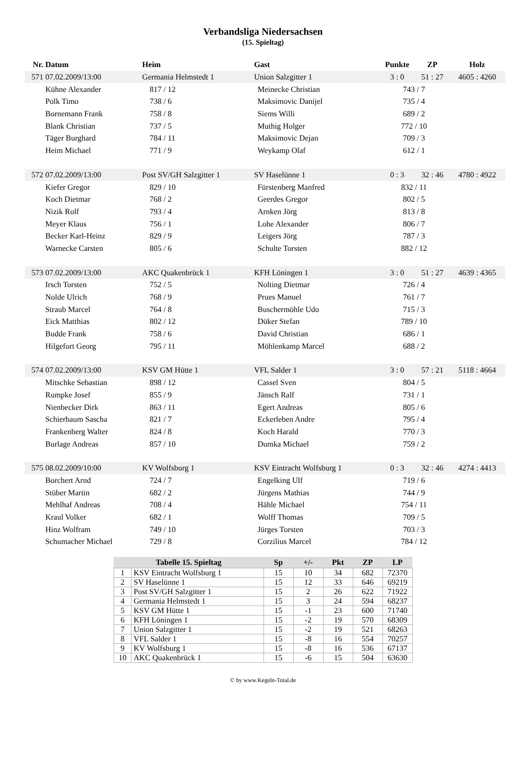Verbandsliga Niedersachsen
(15. Spieltag)
| Nr. | Datum | Heim | | Gast | | Punkte | ZP | Holz |
| --- | --- | --- | --- | --- | --- | --- | --- | --- |
| 571 | 07.02.2009/13:00 | Germania Helmstedt 1 | | Union Salzgitter 1 | | 3 : 0 | 51 : 27 | 4605 : 4260 |
| | Kühne Alexander | | 817 / 12 | | Meinecke Christian | 743 / 7 | | |
| | Polk Timo | | 738 / 6 | | Maksimovic Danijel | 735 / 4 | | |
| | Bornemann Frank | | 758 / 8 | | Siems Willi | 689 / 2 | | |
| | Blank Christian | | 737 / 5 | | Muthig Holger | 772 / 10 | | |
| | Täger Burghard | | 784 / 11 | | Maksimovic Dejan | 709 / 3 | | |
| | Heim Michael | | 771 / 9 | | Weykamp Olaf | 612 / 1 | | |
| 572 | 07.02.2009/13:00 | Post SV/GH Salzgitter 1 | | SV Haselünne 1 | | 0 : 3 | 32 : 46 | 4780 : 4922 |
| | Kiefer Gregor | | 829 / 10 | | Fürstenberg Manfred | 832 / 11 | | |
| | Koch Dietmar | | 768 / 2 | | Geerdes Gregor | 802 / 5 | | |
| | Nizik Rolf | | 793 / 4 | | Arnken Jörg | 813 / 8 | | |
| | Meyer Klaus | | 756 / 1 | | Lohe Alexander | 806 / 7 | | |
| | Becker Karl-Heinz | | 829 / 9 | | Leigers Jörg | 787 / 3 | | |
| | Warnecke Carsten | | 805 / 6 | | Schulte Torsten | 882 / 12 | | |
| 573 | 07.02.2009/13:00 | AKC Quakenbrück 1 | | KFH Löningen 1 | | 3 : 0 | 51 : 27 | 4639 : 4365 |
| | Irsch Torsten | | 752 / 5 | | Nolting Dietmar | 726 / 4 | | |
| | Nolde Ulrich | | 768 / 9 | | Prues Manuel | 761 / 7 | | |
| | Straub Marcel | | 764 / 8 | | Buschermöhle Udo | 715 / 3 | | |
| | Eick Matthias | | 802 / 12 | | Düker Stefan | 789 / 10 | | |
| | Budde Frank | | 758 / 6 | | David Christian | 686 / 1 | | |
| | Hilgefort Georg | | 795 / 11 | | Möhlenkamp Marcel | 688 / 2 | | |
| 574 | 07.02.2009/13:00 | KSV GM Hütte 1 | | VFL Salder 1 | | 3 : 0 | 57 : 21 | 5118 : 4664 |
| | Mitschke Sebastian | | 898 / 12 | | Cassel Sven | 804 / 5 | | |
| | Rumpke Josef | | 855 / 9 | | Jänsch Ralf | 731 / 1 | | |
| | Nienbecker Dirk | | 863 / 11 | | Egert Andreas | 805 / 6 | | |
| | Schierbaum Sascha | | 821 / 7 | | Eckerleben Andre | 795 / 4 | | |
| | Frankenberg Walter | | 824 / 8 | | Koch Harald | 770 / 3 | | |
| | Burlage Andreas | | 857 / 10 | | Dumka Michael | 759 / 2 | | |
| 575 | 08.02.2009/10:00 | KV Wolfsburg 1 | | KSV Eintracht Wolfsburg 1 | | 0 : 3 | 32 : 46 | 4274 : 4413 |
| | Borchert Arnd | | 724 / 7 | | Engelking Ulf | 719 / 6 | | |
| | Stüber Martin | | 682 / 2 | | Jürgens Mathias | 744 / 9 | | |
| | Mehlhaf Andreas | | 708 / 4 | | Hähle Michael | 754 / 11 | | |
| | Kraul Volker | | 682 / 1 | | Wolff Thomas | 709 / 5 | | |
| | Hinz Wolfram | | 749 / 10 | | Jürges Torsten | 703 / 3 | | |
| | Schumacher Michael | | 729 / 8 | | Corzilius Marcel | 784 / 12 | | |
| Tabelle 15. Spieltag | | Sp | +/- | Pkt | ZP | LP |
| --- | --- | --- | --- | --- | --- | --- |
| 1 | KSV Eintracht Wolfsburg 1 | 15 | 10 | 34 | 682 | 72370 |
| 2 | SV Haselünne 1 | 15 | 12 | 33 | 646 | 69219 |
| 3 | Post SV/GH Salzgitter 1 | 15 | 2 | 26 | 622 | 71922 |
| 4 | Germania Helmstedt 1 | 15 | 3 | 24 | 594 | 68237 |
| 5 | KSV GM Hütte 1 | 15 | -1 | 23 | 600 | 71740 |
| 6 | KFH Löningen 1 | 15 | -2 | 19 | 570 | 68309 |
| 7 | Union Salzgitter 1 | 15 | -2 | 19 | 521 | 68263 |
| 8 | VFL Salder 1 | 15 | -8 | 16 | 554 | 70257 |
| 9 | KV Wolfsburg 1 | 15 | -8 | 16 | 536 | 67137 |
| 10 | AKC Quakenbrück 1 | 15 | -6 | 15 | 504 | 63630 |
© by www.Kegeln-Total.de